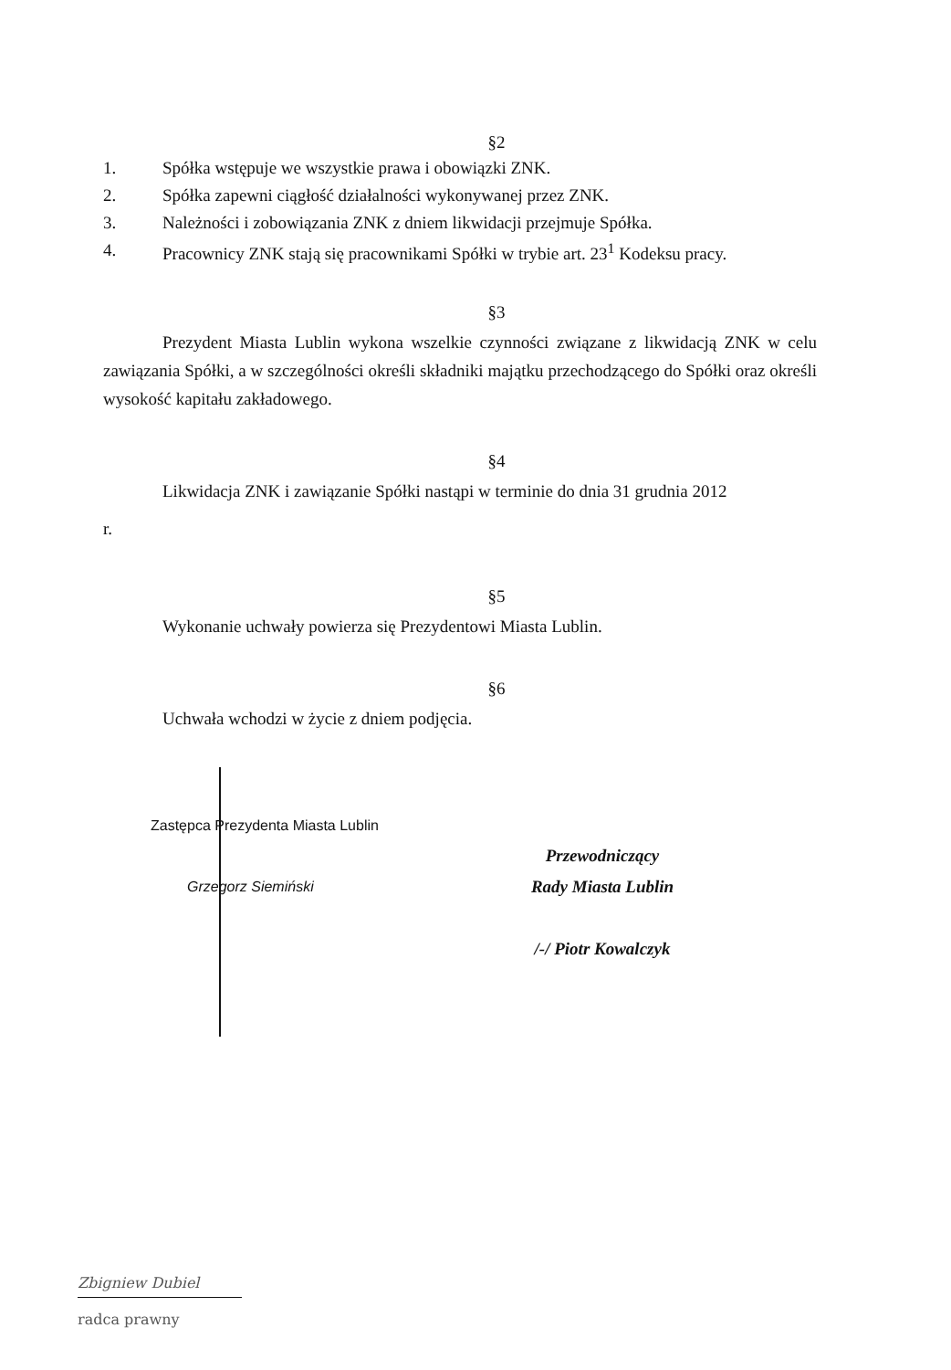§2
1. Spółka wstępuje we wszystkie prawa i obowiązki ZNK.
2. Spółka zapewni ciągłość działalności wykonywanej przez ZNK.
3. Należności i zobowiązania ZNK z dniem likwidacji przejmuje Spółka.
4. Pracownicy ZNK stają się pracownikami Spółki w trybie art. 23<sup>1</sup> Kodeksu pracy.
§3
Prezydent Miasta Lublin wykona wszelkie czynności związane z likwidacją ZNK w celu zawiązania Spółki, a w szczególności określi składniki majątku przechodzącego do Spółki oraz określi wysokość kapitału zakładowego.
§4
Likwidacja ZNK i zawiązanie Spółki nastąpi w terminie do dnia 31 grudnia 2012
r.
§5
Wykonanie uchwały powierza się Prezydentowi Miasta Lublin.
§6
Uchwała wchodzi w życie z dniem podjęcia.
Zastępca Prezydenta Miasta Lublin
Grzegorz Siemiński
Przewodniczący
Rady Miasta Lublin
/-/ Piotr Kowalczyk
Zbigniew Dubiel
radca prawny